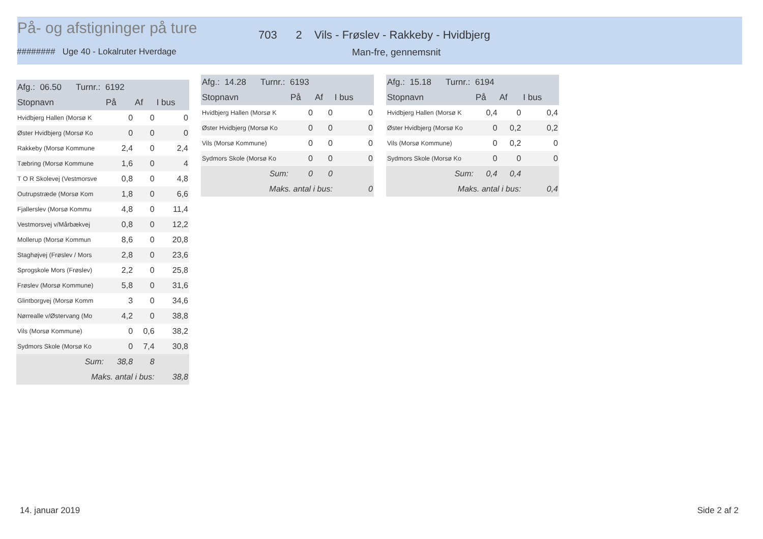På- og afstigninger på ture
703 2 Vils - Frøslev - Rakkeby - Hvidbjerg
######## Uge 40 - Lokalruter Hverdage
Man-fre, gennemsnit
| Afg.: 06.50 Turnr.: 6192 | | | |
| --- | --- | --- | --- |
| Stopnavn | På | Af | I bus |
| Hvidbjerg Hallen (Morsø K | 0 | 0 | 0 |
| Øster Hvidbjerg (Morsø Ko | 0 | 0 | 0 |
| Rakkeby (Morsø Kommune | 2,4 | 0 | 2,4 |
| Tæbring (Morsø Kommune | 1,6 | 0 | 4 |
| T O R Skolevej (Vestmorsve | 0,8 | 0 | 4,8 |
| Outrupstræde (Morsø Kom | 1,8 | 0 | 6,6 |
| Fjallerslev (Morsø Kommu | 4,8 | 0 | 11,4 |
| Vestmorsvej v/Mårbækvej | 0,8 | 0 | 12,2 |
| Mollerup (Morsø Kommun | 8,6 | 0 | 20,8 |
| Staghøjvej (Frøslev / Mors | 2,8 | 0 | 23,6 |
| Sprogskole Mors (Frøslev) | 2,2 | 0 | 25,8 |
| Frøslev (Morsø Kommune) | 5,8 | 0 | 31,6 |
| Glintborgvej (Morsø Komm | 3 | 0 | 34,6 |
| Nørrealle v/Østervang (Mo | 4,2 | 0 | 38,8 |
| Vils (Morsø Kommune) | 0 | 0,6 | 38,2 |
| Sydmors Skole (Morsø Ko | 0 | 7,4 | 30,8 |
| Sum: | 38,8 | 8 | |
| Maks. antal i bus: | | | 38,8 |
| Afg.: 14.28 Turnr.: 6193 | | | |
| --- | --- | --- | --- |
| Stopnavn | På | Af | I bus |
| Hvidbjerg Hallen (Morsø K | 0 | 0 | 0 |
| Øster Hvidbjerg (Morsø Ko | 0 | 0 | 0 |
| Vils (Morsø Kommune) | 0 | 0 | 0 |
| Sydmors Skole (Morsø Ko | 0 | 0 | 0 |
| Sum: | 0 | 0 | |
| Maks. antal i bus: | | | 0 |
| Afg.: 15.18 Turnr.: 6194 | | | |
| --- | --- | --- | --- |
| Stopnavn | På | Af | I bus |
| Hvidbjerg Hallen (Morsø K | 0,4 | 0 | 0,4 |
| Øster Hvidbjerg (Morsø Ko | 0 | 0,2 | 0,2 |
| Vils (Morsø Kommune) | 0 | 0,2 | 0 |
| Sydmors Skole (Morsø Ko | 0 | 0 | 0 |
| Sum: | 0,4 | 0,4 | |
| Maks. antal i bus: | | | 0,4 |
14. januar 2019 Side 2 af 2